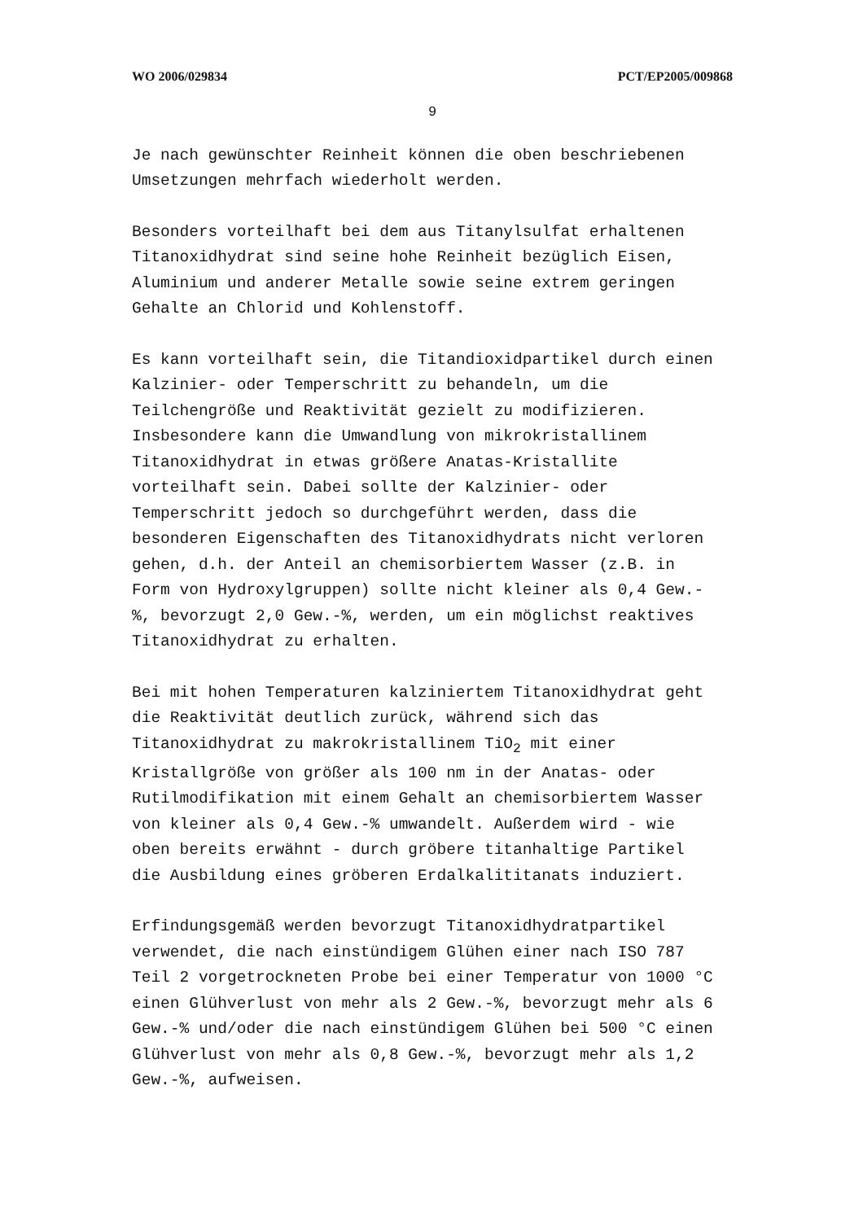WO 2006/029834 PCT/EP2005/009868
9
Je nach gewünschter Reinheit können die oben beschriebenen
Umsetzungen mehrfach wiederholt werden.
Besonders vorteilhaft bei dem aus Titanylsulfat erhaltenen
Titanoxidhydrat sind seine hohe Reinheit bezüglich Eisen,
Aluminium und anderer Metalle sowie seine extrem geringen
Gehalte an Chlorid und Kohlenstoff.
Es kann vorteilhaft sein, die Titandioxidpartikel durch einen
Kalzinier- oder Temperschritt zu behandeln, um die
Teilchengröße und Reaktivität gezielt zu modifizieren.
Insbesondere kann die Umwandlung von mikrokristallinem
Titanoxidhydrat in etwas größere Anatas-Kristallite
vorteilhaft sein. Dabei sollte der Kalzinier- oder
Temperschritt jedoch so durchgeführt werden, dass die
besonderen Eigenschaften des Titanoxidhydrats nicht verloren
gehen, d.h. der Anteil an chemisorbiertem Wasser (z.B. in
Form von Hydroxylgruppen) sollte nicht kleiner als 0,4 Gew.-
%, bevorzugt 2,0 Gew.-%, werden, um ein möglichst reaktives
Titanoxidhydrat zu erhalten.
Bei mit hohen Temperaturen kalziniertem Titanoxidhydrat geht
die Reaktivität deutlich zurück, während sich das
Titanoxidhydrat zu makrokristallinem TiO<sub>2</sub> mit einer
Kristallgröße von größer als 100 nm in der Anatas- oder
Rutilmodifikation mit einem Gehalt an chemisorbiertem Wasser
von kleiner als 0,4 Gew.-% umwandelt. Außerdem wird - wie
oben bereits erwähnt - durch gröbere titanhaltige Partikel
die Ausbildung eines gröberen Erdalkalititanats induziert.
Erfindungsgemäß werden bevorzugt Titanoxidhydratpartikel
verwendet, die nach einstündigem Glühen einer nach ISO 787
Teil 2 vorgetrockneten Probe bei einer Temperatur von 1000 °C
einen Glühverlust von mehr als 2 Gew.-%, bevorzugt mehr als 6
Gew.-% und/oder die nach einstündigem Glühen bei 500 °C einen
Glühverlust von mehr als 0,8 Gew.-%, bevorzugt mehr als 1,2
Gew.-%, aufweisen.